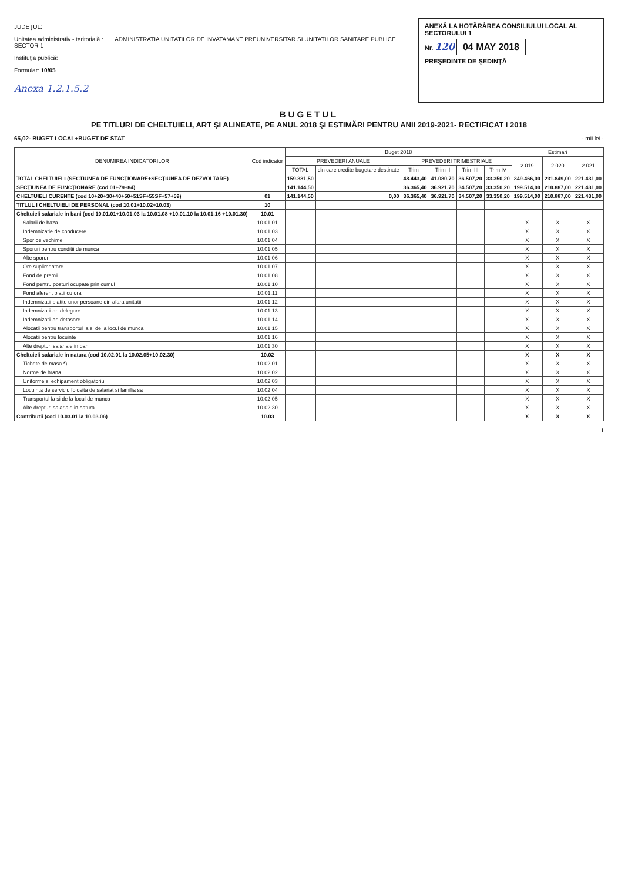JUDEŢUL:
Unitatea administrativ - teritorială : ___ADMINISTRATIA UNITATILOR DE INVATAMANT PREUNIVERSITAR SI UNITATILOR SANITARE PUBLICE SECTOR 1
Instituţia publică:
Formular: 10/05
Anexa 1.2.1.5.2
ANEXĂ LA HOTĂRÂREA CONSILIULUI LOCAL AL SECTORULUI 1
Nr. 120 04 MAY 2018
PREŞEDINTE DE ŞEDINŢĂ
BUGETUL
PE TITLURI DE CHELTUIELI, ART ŞI ALINEATE, PE ANUL 2018 ŞI ESTIMĂRI PENTRU ANII 2019-2021- RECTIFICAT I 2018
65,02- BUGET LOCAL+BUGET DE STAT - mii lei -
| DENUMIREA INDICATORILOR | Cod indicator | Buget 2018 | | | | | | Estimari | | |
| --- | --- | --- | --- | --- | --- | --- | --- | --- | --- | --- |
| | | PREVEDERI ANUALE | | PREVEDERI TRIMESTRIALE | | | | 2.019 | 2.020 | 2.021 |
| | | TOTAL | din care credite bugetare destinate | Trim I | Trim II | Trim III | Trim IV | | | |
| TOTAL CHELTUIELI (SECTIUNEA DE FUNCŢIONARE+SECŢIUNEA DE DEZVOLTARE) | | 159.381,50 | | 48.443,40 | 41.080,70 | 36.507,20 | 33.350,20 | 349.466,00 | 231.849,00 | 221.431,00 |
| SECŢIUNEA DE FUNCŢIONARE (cod 01+79+84) | | 141.144,50 | | 36.365,40 | 36.921,70 | 34.507,20 | 33.350,20 | 199.514,00 | 210.887,00 | 221.431,00 |
| CHELTUIELI CURENTE (cod 10+20+30+40+50+51SF+55SF+57+59) | 01 | 141.144,50 | 0,00 | 36.365,40 | 36.921,70 | 34.507,20 | 33.350,20 | 199.514,00 | 210.887,00 | 221.431,00 |
| TITLUL I CHELTUIELI DE PERSONAL (cod 10.01+10.02+10.03) | 10 | | | | | | | | | |
| Cheltuieli salariale in bani (cod 10.01.01+10.01.03 la 10.01.08 +10.01.10 la 10.01.16 +10.01.30) | 10.01 | | | | | | | | | |
| Salarii de baza | 10.01.01 | | | | | | | X | X | X |
| Indemnizatie de conducere | 10.01.03 | | | | | | | X | X | X |
| Spor de vechime | 10.01.04 | | | | | | | X | X | X |
| Sporuri pentru conditii de munca | 10.01.05 | | | | | | | X | X | X |
| Alte sporuri | 10.01.06 | | | | | | | X | X | X |
| Ore suplimentare | 10.01.07 | | | | | | | X | X | X |
| Fond de premii | 10.01.08 | | | | | | | X | X | X |
| Fond pentru posturi ocupate prin cumul | 10.01.10 | | | | | | | X | X | X |
| Fond aferent platii cu ora | 10.01.11 | | | | | | | X | X | X |
| Indemnizatii platite unor persoane din afara unitatii | 10.01.12 | | | | | | | X | X | X |
| Indemnizatii de delegare | 10.01.13 | | | | | | | X | X | X |
| Indemnizatii de detasare | 10.01.14 | | | | | | | X | X | X |
| Alocatii pentru transportul la si de la locul de munca | 10.01.15 | | | | | | | X | X | X |
| Alocatii pentru locuinte | 10.01.16 | | | | | | | X | X | X |
| Alte drepturi salariale in bani | 10.01.30 | | | | | | | X | X | X |
| Cheltuieli salariale in natura (cod 10.02.01 la 10.02.05+10.02.30) | 10.02 | | | | | | | X | X | X |
| Tichete de masa *) | 10.02.01 | | | | | | | X | X | X |
| Norme de hrana | 10.02.02 | | | | | | | X | X | X |
| Uniforme si echipament obligatoriu | 10.02.03 | | | | | | | X | X | X |
| Locuinta de serviciu folosita de salariat si familia sa | 10.02.04 | | | | | | | X | X | X |
| Transportul la si de la locul de munca | 10.02.05 | | | | | | | X | X | X |
| Alte drepturi salariale in natura | 10.02.30 | | | | | | | X | X | X |
| Contributii (cod 10.03.01 la 10.03.06) | 10.03 | | | | | | | X | X | X |
1